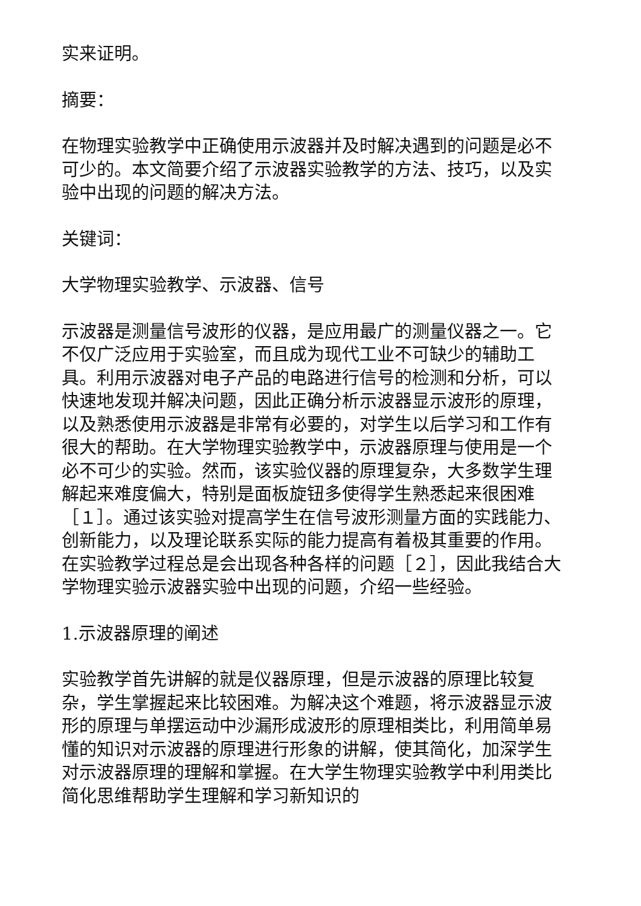实来证明。
摘要：
在物理实验教学中正确使用示波器并及时解决遇到的问题是必不可少的。本文简要介绍了示波器实验教学的方法、技巧，以及实验中出现的问题的解决方法。
关键词：
大学物理实验教学、示波器、信号
示波器是测量信号波形的仪器，是应用最广的测量仪器之一。它不仅广泛应用于实验室，而且成为现代工业不可缺少的辅助工具。利用示波器对电子产品的电路进行信号的检测和分析，可以快速地发现并解决问题，因此正确分析示波器显示波形的原理，以及熟悉使用示波器是非常有必要的，对学生以后学习和工作有很大的帮助。在大学物理实验教学中，示波器原理与使用是一个必不可少的实验。然而，该实验仪器的原理复杂，大多数学生理解起来难度偏大，特别是面板旋钮多使得学生熟悉起来很困难［１］。通过该实验对提高学生在信号波形测量方面的实践能力、创新能力，以及理论联系实际的能力提高有着极其重要的作用。在实验教学过程总是会出现各种各样的问题［２］，因此我结合大学物理实验示波器实验中出现的问题，介绍一些经验。
1.示波器原理的阐述
实验教学首先讲解的就是仪器原理，但是示波器的原理比较复杂，学生掌握起来比较困难。为解决这个难题，将示波器显示波形的原理与单摆运动中沙漏形成波形的原理相类比，利用简单易懂的知识对示波器的原理进行形象的讲解，使其简化，加深学生对示波器原理的理解和掌握。在大学生物理实验教学中利用类比简化思维帮助学生理解和学习新知识的